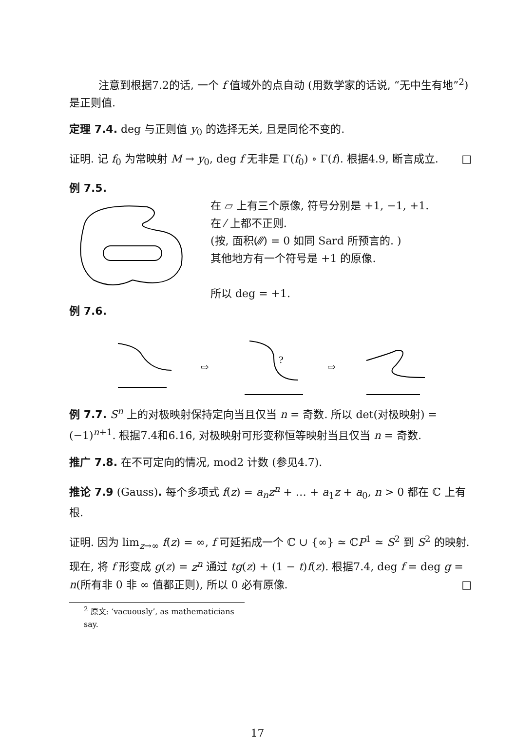注意到根据7.2的话, 一个 f 值域外的点自动 (用数学家的话说, “无中生有地”<sup>2</sup>) 是正则值.
定理 7.4. deg 与正则值 y<sub>0</sub> 的选择无关, 且是同伦不变的.
证明. 记 f<sub>0</sub> 为常映射 M → y<sub>0</sub>, deg f 无非是 Γ(f<sub>0</sub>) ∘ Γ(f). 根据4.9, 断言成立. □
例 7.5.
在 ▱ 上有三个原像, 符号分别是 +1, −1, +1.
在 ⁄ 上都不正则.
(按, 面积(⁄⁄⁄) = 0 如同 Sard 所预言的. )
其他地方有一个符号是 +1 的原像.
所以 deg = +1.
例 7.6.
⇨
?
⇨
例 7.7. S<sup>n</sup> 上的对极映射保持定向当且仅当 n = 奇数. 所以 det(对极映射) = (−1)<sup>n+1</sup>. 根据7.4和6.16, 对极映射可形变称恒等映射当且仅当 n = 奇数.
推广 7.8. 在不可定向的情况, mod2 计数 (参见4.7).
推论 7.9 (Gauss). 每个多项式 f(z) = a<sub>n</sub>z<sup>n</sup> + … + a<sub>1</sub>z + a<sub>0</sub>, n > 0 都在 ℂ 上有根.
证明. 因为 lim<sub>z→∞</sub> f(z) = ∞, f 可延拓成一个 ℂ ∪ {∞} ≃ ℂP<sup>1</sup> ≃ S<sup>2</sup> 到 S<sup>2</sup> 的映射. 现在, 将 f 形变成 g(z) = z<sup>n</sup> 通过 tg(z) + (1 − t)f(z). 根据7.4, deg f = deg g = n(所有非 0 非 ∞ 值都正则), 所以 0 必有原像. □
<sup>2</sup> 原文: ‘vacuously’, as mathematicians say.
17